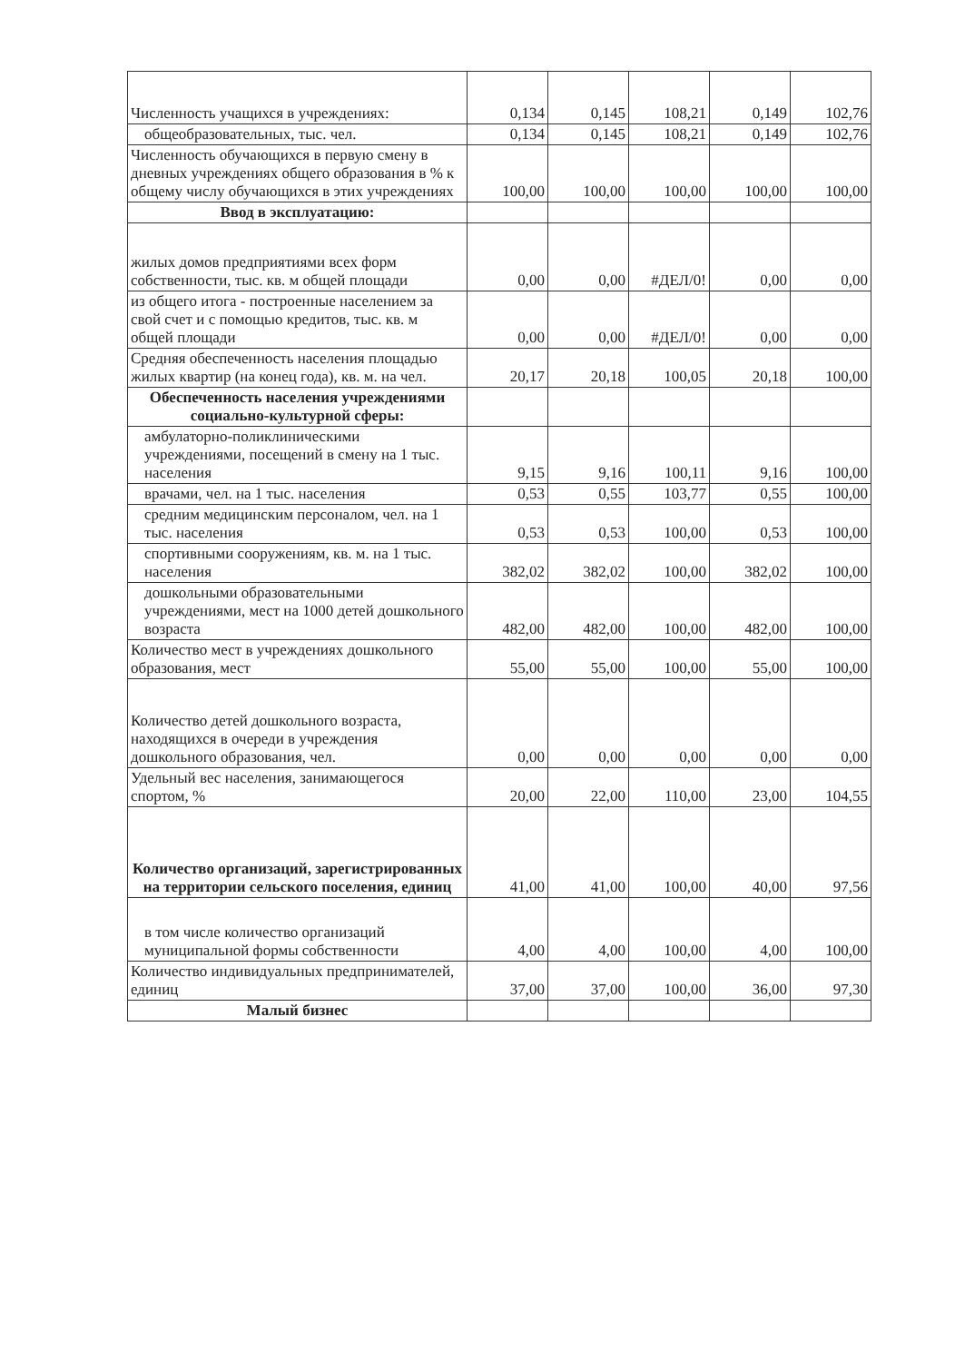| Численность учащихся в учреждениях: | 0,134 | 0,145 | 108,21 | 0,149 | 102,76 |
| общеобразовательных, тыс. чел. | 0,134 | 0,145 | 108,21 | 0,149 | 102,76 |
| Численность обучающихся в первую смену в дневных учреждениях общего образования в % к общему числу обучающихся в этих учреждениях | 100,00 | 100,00 | 100,00 | 100,00 | 100,00 |
| Ввод в эксплуатацию: | | | | | |
| жилых домов предприятиями всех форм собственности, тыс. кв. м общей площади | 0,00 | 0,00 | #ДЕЛ/0! | 0,00 | 0,00 |
| из общего итога - построенные населением за свой счет и с помощью кредитов, тыс. кв. м общей площади | 0,00 | 0,00 | #ДЕЛ/0! | 0,00 | 0,00 |
| Средняя обеспеченность населения площадью жилых квартир (на конец года), кв. м. на чел. | 20,17 | 20,18 | 100,05 | 20,18 | 100,00 |
| Обеспеченность населения учреждениями социально-культурной сферы: | | | | | |
| амбулаторно-поликлиническими учреждениями, посещений в смену на 1 тыс. населения | 9,15 | 9,16 | 100,11 | 9,16 | 100,00 |
| врачами, чел. на 1 тыс. населения | 0,53 | 0,55 | 103,77 | 0,55 | 100,00 |
| средним медицинским персоналом, чел. на 1 тыс. населения | 0,53 | 0,53 | 100,00 | 0,53 | 100,00 |
| спортивными сооружениям, кв. м. на 1 тыс. населения | 382,02 | 382,02 | 100,00 | 382,02 | 100,00 |
| дошкольными образовательными учреждениями, мест на 1000 детей дошкольного возраста | 482,00 | 482,00 | 100,00 | 482,00 | 100,00 |
| Количество мест в учреждениях дошкольного образования, мест | 55,00 | 55,00 | 100,00 | 55,00 | 100,00 |
| Количество детей дошкольного возраста, находящихся в очереди в учреждения дошкольного образования, чел. | 0,00 | 0,00 | 0,00 | 0,00 | 0,00 |
| Удельный вес населения, занимающегося спортом, % | 20,00 | 22,00 | 110,00 | 23,00 | 104,55 |
| Количество организаций, зарегистрированных на территории сельского поселения, единиц | 41,00 | 41,00 | 100,00 | 40,00 | 97,56 |
| в том числе количество организаций муниципальной формы собственности | 4,00 | 4,00 | 100,00 | 4,00 | 100,00 |
| Количество индивидуальных предпринимателей, единиц | 37,00 | 37,00 | 100,00 | 36,00 | 97,30 |
| Малый бизнес | | | | | |